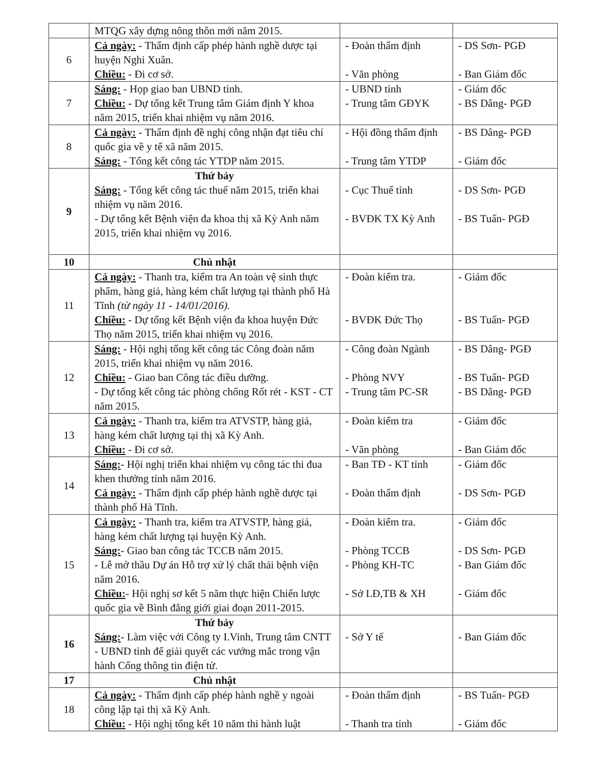| | MTQG xây dựng nông thôn mới năm 2015. | | |
| 6 | Cả ngày: - Thẩm định cấp phép hành nghề dược tại huyện Nghi Xuân. Chiều: - Đi cơ sở. | - Đoàn thẩm định - Văn phòng | - DS Sơn- PGĐ - Ban Giám đốc |
| 7 | Sáng: - Họp giao ban UBND tỉnh. Chiều: - Dự tổng kết Trung tâm Giám định Y khoa năm 2015, triển khai nhiệm vụ năm 2016. | - UBND tỉnh - Trung tâm GĐYK | - Giám đốc - BS Dâng- PGĐ |
| 8 | Cả ngày: - Thẩm định đề nghị công nhận đạt tiêu chí quốc gia về y tế xã năm 2015. Sáng: - Tổng kết công tác YTDP năm 2015. | - Hội đồng thẩm định - Trung tâm YTDP | - BS Dâng- PGĐ - Giám đốc |
| 9 | Thứ bảy Sáng: - Tổng kết công tác thuế năm 2015, triển khai nhiệm vụ năm 2016. - Dự tổng kết Bệnh viện đa khoa thị xã Kỳ Anh năm 2015, triển khai nhiệm vụ 2016. | - Cục Thuế tỉnh - BVĐK TX Kỳ Anh | - DS Sơn- PGĐ - BS Tuấn- PGĐ |
| 10 | Chủ nhật | | |
| 11 | Cả ngày: - Thanh tra, kiểm tra An toàn vệ sinh thực phẩm, hàng giả, hàng kém chất lượng tại thành phố Hà Tĩnh (từ ngày 11 - 14/01/2016). Chiều: - Dự tổng kết Bệnh viện đa khoa huyện Đức Thọ năm 2015, triển khai nhiệm vụ 2016. | - Đoàn kiểm tra. - BVĐK Đức Thọ | - Giám đốc - BS Tuấn- PGĐ |
| 12 | Sáng: - Hội nghị tổng kết công tác Công đoàn năm 2015, triển khai nhiệm vụ năm 2016. Chiều: - Giao ban Công tác điều dưỡng. - Dự tổng kết công tác phòng chống Rốt rét - KST - CT năm 2015. | - Công đoàn Ngành - Phòng NVY - Trung tâm PC-SR | - BS Dâng- PGĐ - BS Tuấn- PGĐ - BS Dâng- PGĐ |
| 13 | Cả ngày: - Thanh tra, kiểm tra ATVSTP, hàng giả, hàng kém chất lượng tại thị xã Kỳ Anh. Chiều: - Đi cơ sở. | - Đoàn kiểm tra - Văn phòng | - Giám đốc - Ban Giám đốc |
| 14 | Sáng: - Hội nghị triển khai nhiệm vụ công tác thi đua khen thưởng tỉnh năm 2016. Cả ngày: - Thẩm định cấp phép hành nghề dược tại thành phố Hà Tĩnh. | - Ban TĐ - KT tỉnh - Đoàn thẩm định | - Giám đốc - DS Sơn- PGĐ |
| 15 | Cả ngày: - Thanh tra, kiểm tra ATVSTP, hàng giả, hàng kém chất lượng tại huyện Kỳ Anh. Sáng: - Giao ban công tác TCCB năm 2015. - Lễ mở thầu Dự án Hỗ trợ xử lý chất thải bệnh viện năm 2016. Chiều: - Hội nghị sơ kết 5 năm thực hiện Chiến lược quốc gia về Bình đẳng giới giai đoạn 2011-2015. | - Đoàn kiểm tra. - Phòng TCCB - Phòng KH-TC - Sở LĐ,TB & XH | - Giám đốc - DS Sơn- PGĐ - Ban Giám đốc - Giám đốc |
| 16 | Thứ bảy Sáng: - Làm việc với Công ty I.Vinh, Trung tâm CNTT - UBND tỉnh để giải quyết các vướng mắc trong vận hành Cổng thông tin điện tử. | - Sở Y tế | - Ban Giám đốc |
| 17 | Chủ nhật | | |
| 18 | Cả ngày: - Thẩm định cấp phép hành nghề y ngoài công lập tại thị xã Kỳ Anh. Chiều: - Hội nghị tổng kết 10 năm thi hành luật | - Đoàn thẩm định - Thanh tra tỉnh | - BS Tuấn- PGĐ - Giám đốc |